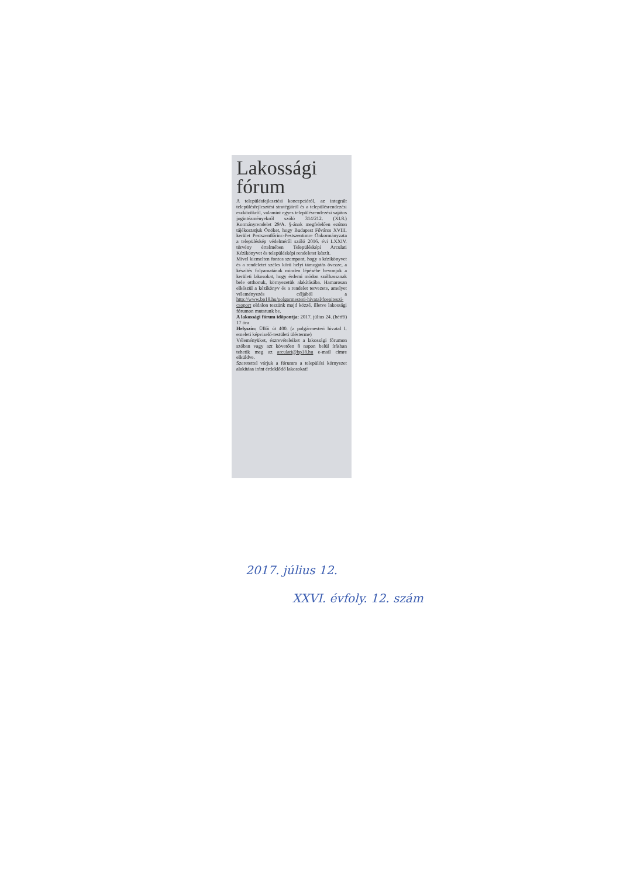Lakossági fórum
A településfejlesztési koncepcióról, az integrált településfejlesztési stratégiáról és a településrendezési eszközökről, valamint egyes településrendezési sajátos jogintézményekről szóló 314/212. (XI.8.) Kormányrendelet 29/A. §-ának megfelelően ezúton tájékoztatjuk Önöket, hogy Budapest Főváros XVIII. kerület Pestszentlőrinc-Pestszentimre Önkormányzata a településkép védelméről szóló 2016. évi LXXIV. törvény értelmében Településképi Arculati Kézikönyvet és településképi rendeletet készít.
Mivel kiemelten fontos szempont, hogy a kézikönyvet és a rendeletet széles körű helyi támogatás övezze, a készítés folyamatának minden lépésébe bevonjuk a kerületi lakosokat, hogy érdemi módon szólhassanak bele otthonuk, környezetük alakításába. Hamarosan elkészül a kézikönyv és a rendelet tervezete, amelyet véleményezés céljából a http://www.bp18.hu/polgarmesteri-hivatal/foepiteszi-csoport oldalon teszünk majd közzé, illetve lakossági fórumon mutatunk be.
A lakossági fórum időpontja: 2017. július 24. (hétfő) 17 óra
Helyszín: Üllői út 400. (a polgármesteri hivatal I. emeleti képviselő-testületi ülésterme)
Véleményüket, észrevételeiket a lakossági fórumon szóban vagy azt követően 8 napon belül írásban tehetik meg az arculati@bp18.hu e-mail címre elküldve.
Szeretettel várjuk a fórumra a települési környezet alakítása iránt érdeklődő lakosokat!
2017. július 12.
XXVI. évfoly. 12. szám